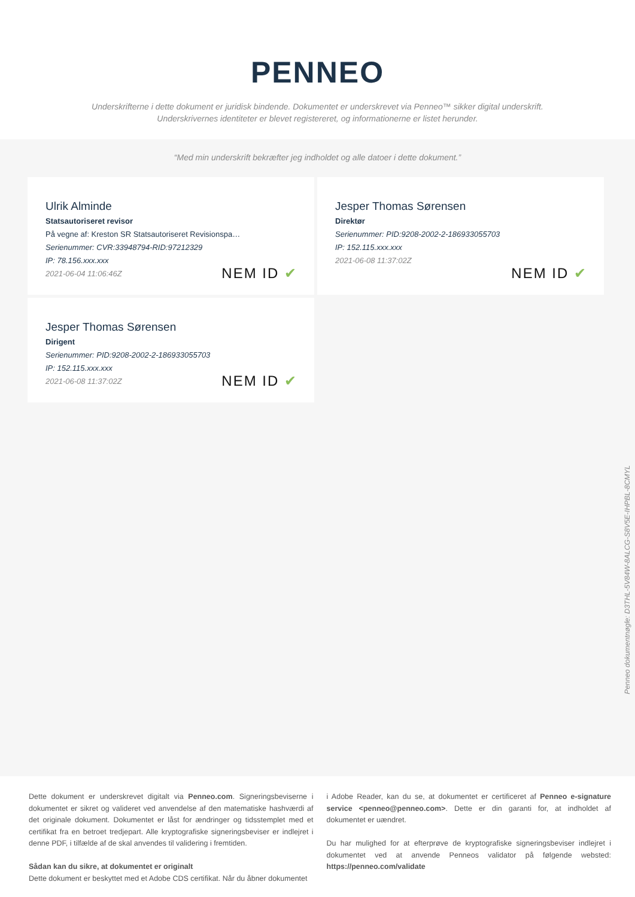PENNEO
Underskrifterne i dette dokument er juridisk bindende. Dokumentet er underskrevet via Penneo™ sikker digital underskrift.
Underskrivernes identiteter er blevet registereret, og informationerne er listet herunder.
“Med min underskrift bekræfter jeg indholdet og alle datoer i dette dokument.”
Ulrik Alminde
Statsautoriseret revisor
På vegne af: Kreston SR Statsautoriseret Revisionspa…
Serienummer: CVR:33948794-RID:97212329
IP: 78.156.xxx.xxx
2021-06-04 11:06:46Z
NEM ID ✔
Jesper Thomas Sørensen
Direktør
Serienummer: PID:9208-2002-2-186933055703
IP: 152.115.xxx.xxx
2021-06-08 11:37:02Z
NEM ID ✔
Jesper Thomas Sørensen
Dirigent
Serienummer: PID:9208-2002-2-186933055703
IP: 152.115.xxx.xxx
2021-06-08 11:37:02Z
NEM ID ✔
Penneo dokumentnøgle: D3THL-5V84W-8ALCG-S8V5E-IHPBL-8CMYL
Dette dokument er underskrevet digitalt via Penneo.com. Signeringsbeviserne i dokumentet er sikret og valideret ved anvendelse af den matematiske hashværdi af det originale dokument. Dokumentet er låst for ændringer og tidsstemplet med et certifikat fra en betroet tredjepart. Alle kryptografiske signeringsbeviser er indlejret i denne PDF, i tilfælde af de skal anvendes til validering i fremtiden.
Sådan kan du sikre, at dokumentet er originalt
Dette dokument er beskyttet med et Adobe CDS certifikat. Når du åbner dokumentet
i Adobe Reader, kan du se, at dokumentet er certificeret af Penneo e-signature service <penneo@penneo.com>. Dette er din garanti for, at indholdet af dokumentet er uændret.
Du har mulighed for at efterprøve de kryptografiske signeringsbeviser indlejret i dokumentet ved at anvende Penneos validator på følgende websted: https://penneo.com/validate